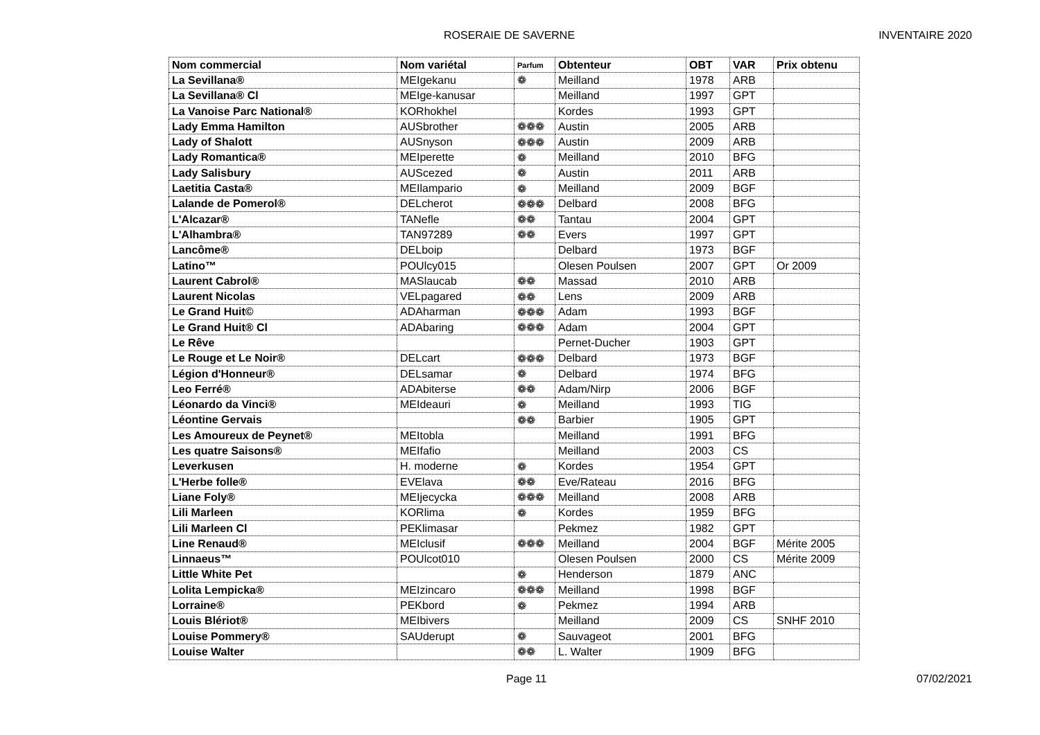ROSERAIE DE SAVERNE INVENTAIRE 2020
| Nom commercial | Nom variétal | Parfum | Obtenteur | OBT | VAR | Prix obtenu |
| --- | --- | --- | --- | --- | --- | --- |
| La Sevillana® | MEIgekanu | ❁ | Meilland | 1978 | ARB | |
| La Sevillana® Cl | MEIge-kanusar | | Meilland | 1997 | GPT | |
| La Vanoise Parc National® | KORhokhel | | Kordes | 1993 | GPT | |
| Lady Emma Hamilton | AUSbrother | ❁❁❁ | Austin | 2005 | ARB | |
| Lady of Shalott | AUSnyson | ❁❁❁ | Austin | 2009 | ARB | |
| Lady Romantica® | MEIperette | ❁ | Meilland | 2010 | BFG | |
| Lady Salisbury | AUScezed | ❁ | Austin | 2011 | ARB | |
| Laetitia Casta® | MEIlampario | ❁ | Meilland | 2009 | BGF | |
| Lalande de Pomerol® | DELcherot | ❁❁❁ | Delbard | 2008 | BFG | |
| L'Alcazar® | TANefle | ❁❁ | Tantau | 2004 | GPT | |
| L'Alhambra® | TAN97289 | ❁❁ | Evers | 1997 | GPT | |
| Lancôme® | DELboip | | Delbard | 1973 | BGF | |
| Latino™ | POUlcy015 | | Olesen Poulsen | 2007 | GPT | Or 2009 |
| Laurent Cabrol® | MASlaucab | ❁❁ | Massad | 2010 | ARB | |
| Laurent Nicolas | VELpagared | ❁❁ | Lens | 2009 | ARB | |
| Le Grand Huit© | ADAharman | ❁❁❁ | Adam | 1993 | BGF | |
| Le Grand Huit® Cl | ADAbaring | ❁❁❁ | Adam | 2004 | GPT | |
| Le Rêve | | | Pernet-Ducher | 1903 | GPT | |
| Le Rouge et Le Noir® | DELcart | ❁❁❁ | Delbard | 1973 | BGF | |
| Légion d'Honneur® | DELsamar | ❁ | Delbard | 1974 | BFG | |
| Leo Ferré® | ADAbiterse | ❁❁ | Adam/Nirp | 2006 | BGF | |
| Léonardo da Vinci® | MEIdeauri | ❁ | Meilland | 1993 | TIG | |
| Léontine Gervais | | ❁❁ | Barbier | 1905 | GPT | |
| Les Amoureux de Peynet® | MEItobla | | Meilland | 1991 | BFG | |
| Les quatre Saisons® | MEIfafio | | Meilland | 2003 | CS | |
| Leverkusen | H. moderne | ❁ | Kordes | 1954 | GPT | |
| L'Herbe folle® | EVElava | ❁❁ | Eve/Rateau | 2016 | BFG | |
| Liane Foly® | MEIjecycka | ❁❁❁ | Meilland | 2008 | ARB | |
| Lili Marleen | KORlima | ❁ | Kordes | 1959 | BFG | |
| Lili Marleen Cl | PEKlimasar | | Pekmez | 1982 | GPT | |
| Line Renaud® | MEIclusif | ❁❁❁ | Meilland | 2004 | BGF | Mérite 2005 |
| Linnaeus™ | POUlcot010 | | Olesen Poulsen | 2000 | CS | Mérite 2009 |
| Little White Pet | | ❁ | Henderson | 1879 | ANC | |
| Lolita Lempicka® | MEIzincaro | ❁❁❁ | Meilland | 1998 | BGF | |
| Lorraine® | PEKbord | ❁ | Pekmez | 1994 | ARB | |
| Louis Blériot® | MEIbivers | | Meilland | 2009 | CS | SNHF 2010 |
| Louise Pommery® | SAUderupt | ❁ | Sauvageot | 2001 | BFG | |
| Louise Walter | | ❁❁ | L. Walter | 1909 | BFG | |
Page 11 07/02/2021